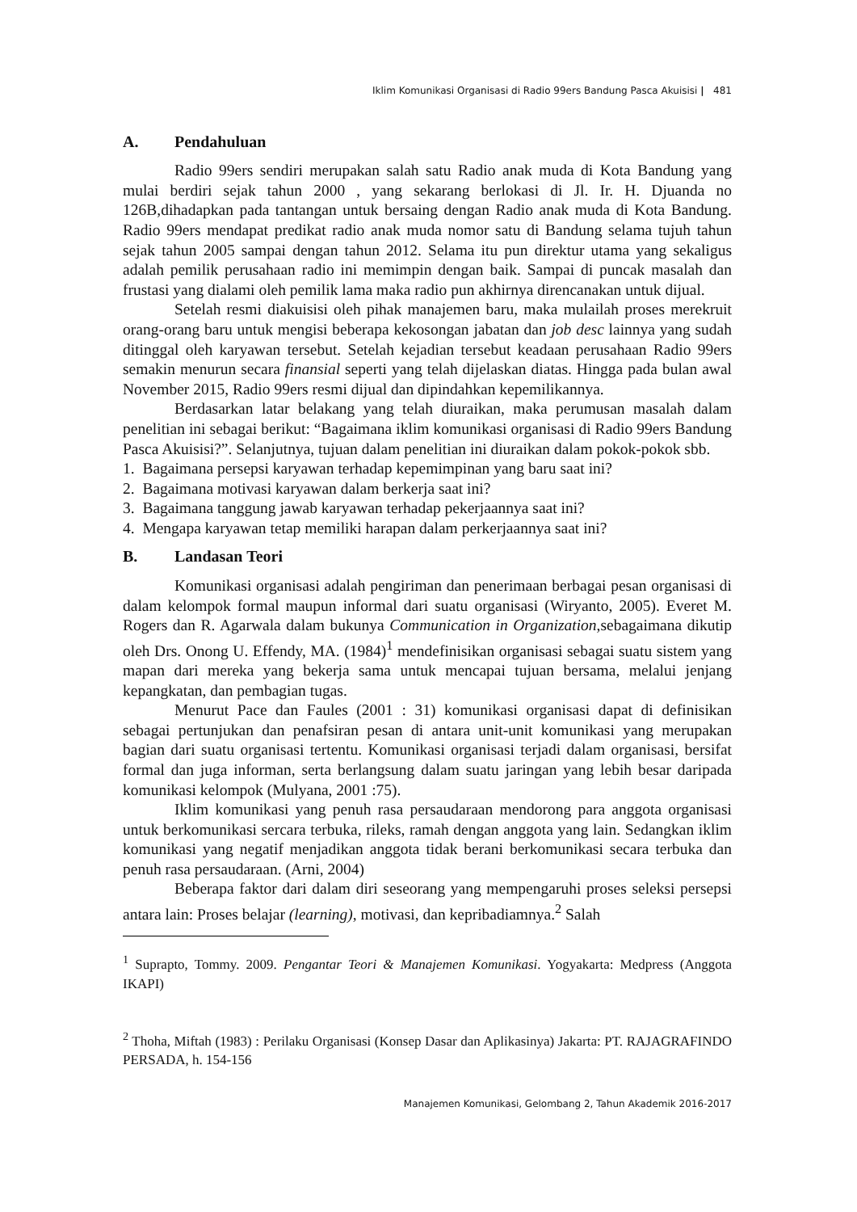Iklim Komunikasi Organisasi di Radio 99ers Bandung Pasca Akuisisi | 481
A. Pendahuluan
Radio 99ers sendiri merupakan salah satu Radio anak muda di Kota Bandung yang mulai berdiri sejak tahun 2000 , yang sekarang berlokasi di Jl. Ir. H. Djuanda no 126B,dihadapkan pada tantangan untuk bersaing dengan Radio anak muda di Kota Bandung. Radio 99ers mendapat predikat radio anak muda nomor satu di Bandung selama tujuh tahun sejak tahun 2005 sampai dengan tahun 2012. Selama itu pun direktur utama yang sekaligus adalah pemilik perusahaan radio ini memimpin dengan baik. Sampai di puncak masalah dan frustasi yang dialami oleh pemilik lama maka radio pun akhirnya direncanakan untuk dijual.
Setelah resmi diakuisisi oleh pihak manajemen baru, maka mulailah proses merekruit orang-orang baru untuk mengisi beberapa kekosongan jabatan dan job desc lainnya yang sudah ditinggal oleh karyawan tersebut. Setelah kejadian tersebut keadaan perusahaan Radio 99ers semakin menurun secara finansial seperti yang telah dijelaskan diatas. Hingga pada bulan awal November 2015, Radio 99ers resmi dijual dan dipindahkan kepemilikannya.
Berdasarkan latar belakang yang telah diuraikan, maka perumusan masalah dalam penelitian ini sebagai berikut: “Bagaimana iklim komunikasi organisasi di Radio 99ers Bandung Pasca Akuisisi?”. Selanjutnya, tujuan dalam penelitian ini diuraikan dalam pokok-pokok sbb.
1. Bagaimana persepsi karyawan terhadap kepemimpinan yang baru saat ini?
2. Bagaimana motivasi karyawan dalam berkerja saat ini?
3. Bagaimana tanggung jawab karyawan terhadap pekerjaannya saat ini?
4. Mengapa karyawan tetap memiliki harapan dalam perkerjaannya saat ini?
B. Landasan Teori
Komunikasi organisasi adalah pengiriman dan penerimaan berbagai pesan organisasi di dalam kelompok formal maupun informal dari suatu organisasi (Wiryanto, 2005). Everet M. Rogers dan R. Agarwala dalam bukunya Communication in Organization,sebagaimana dikutip oleh Drs. Onong U. Effendy, MA. (1984)<sup>1</sup> mendefinisikan organisasi sebagai suatu sistem yang mapan dari mereka yang bekerja sama untuk mencapai tujuan bersama, melalui jenjang kepangkatan, dan pembagian tugas.
Menurut Pace dan Faules (2001 : 31) komunikasi organisasi dapat di definisikan sebagai pertunjukan dan penafsiran pesan di antara unit-unit komunikasi yang merupakan bagian dari suatu organisasi tertentu. Komunikasi organisasi terjadi dalam organisasi, bersifat formal dan juga informan, serta berlangsung dalam suatu jaringan yang lebih besar daripada komunikasi kelompok (Mulyana, 2001 :75).
Iklim komunikasi yang penuh rasa persaudaraan mendorong para anggota organisasi untuk berkomunikasi sercara terbuka, rileks, ramah dengan anggota yang lain. Sedangkan iklim komunikasi yang negatif menjadikan anggota tidak berani berkomunikasi secara terbuka dan penuh rasa persaudaraan. (Arni, 2004)
Beberapa faktor dari dalam diri seseorang yang mempengaruhi proses seleksi persepsi antara lain: Proses belajar (learning), motivasi, dan kepribadiamnya.<sup>2</sup> Salah
<sup>1</sup> Suprapto, Tommy. 2009. Pengantar Teori & Manajemen Komunikasi. Yogyakarta: Medpress (Anggota IKAPI)
<sup>2</sup> Thoha, Miftah (1983) : Perilaku Organisasi (Konsep Dasar dan Aplikasinya) Jakarta: PT. RAJAGRAFINDO PERSADA, h. 154-156
Manajemen Komunikasi, Gelombang 2, Tahun Akademik 2016-2017